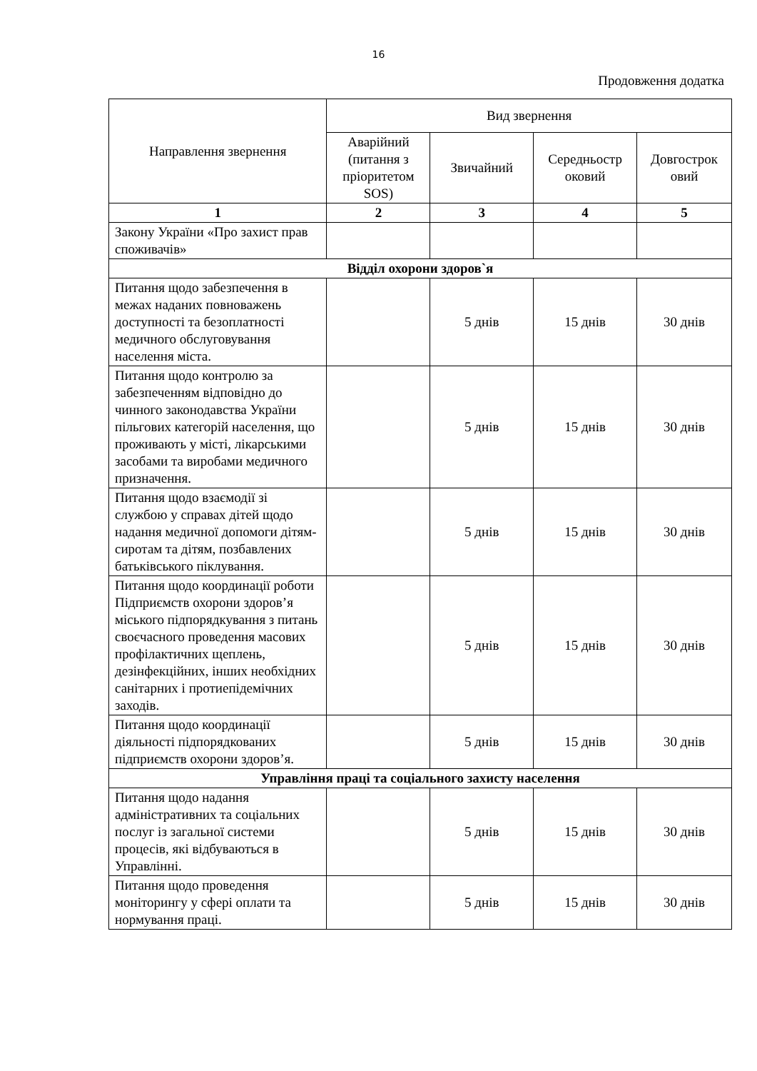16
Продовження додатка
| Направлення звернення | Вид звернення | | | |
| --- | --- | --- | --- | --- |
| | Аварійний (питання з пріоритетом SOS) | Звичайний | Середньостр оковий | Довгострок овий |
| 1 | 2 | 3 | 4 | 5 |
| Закону України «Про захист прав споживачів» | | | | |
| Відділ охорони здоров`я | | | | |
| Питання щодо забезпечення в межах наданих повноважень доступності та безоплатності медичного обслуговування населення міста. | | 5 днів | 15 днів | 30 днів |
| Питання щодо контролю за забезпеченням відповідно до чинного законодавства України пільгових категорій населення, що проживають у місті, лікарськими засобами та виробами медичного призначення. | | 5 днів | 15 днів | 30 днів |
| Питання щодо взаємодії зі службою у справах дітей щодо надання медичної допомоги дітям-сиротам та дітям, позбавлених батьківського піклування. | | 5 днів | 15 днів | 30 днів |
| Питання щодо координації роботи Підприємств охорони здоров’я міського підпорядкування з питань своєчасного проведення масових профілактичних щеплень, дезінфекційних, інших необхідних санітарних і протиепідемічних заходів. | | 5 днів | 15 днів | 30 днів |
| Питання щодо координації діяльності підпорядкованих підприємств охорони здоров’я. | | 5 днів | 15 днів | 30 днів |
| Управління праці та соціального захисту населення | | | | |
| Питання щодо надання адміністративних та соціальних послуг із загальної системи процесів, які відбуваються в Управлінні. | | 5 днів | 15 днів | 30 днів |
| Питання щодо проведення моніторингу у сфері оплати та нормування праці. | | 5 днів | 15 днів | 30 днів |